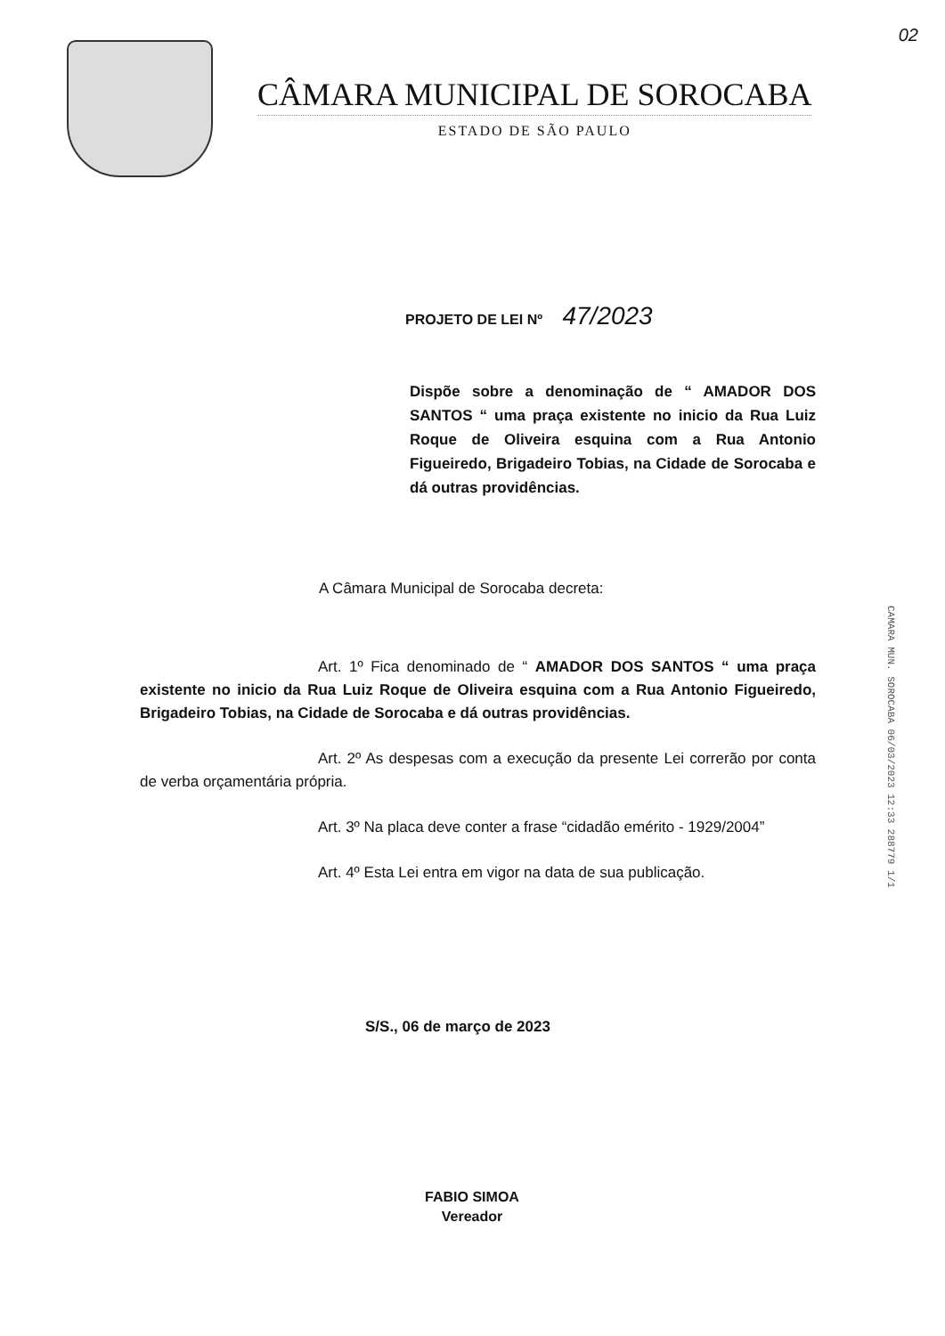02
CÂMARA MUNICIPAL DE SOROCABA
ESTADO DE SÃO PAULO
PROJETO DE LEI Nº 47/2023
Dispõe sobre a denominação de “ AMADOR DOS SANTOS “ uma praça existente no inicio da Rua Luiz Roque de Oliveira esquina com a Rua Antonio Figueiredo, Brigadeiro Tobias, na Cidade de Sorocaba e dá outras providências.
A Câmara Municipal de Sorocaba decreta:
Art. 1º Fica denominado de “ AMADOR DOS SANTOS “ uma praça existente no inicio da Rua Luiz Roque de Oliveira esquina com a Rua Antonio Figueiredo, Brigadeiro Tobias, na Cidade de Sorocaba e dá outras providências.
Art. 2º As despesas com a execução da presente Lei correrão por conta de verba orçamentária própria.
Art. 3º Na placa deve conter a frase “cidadão emérito - 1929/2004”
Art. 4º Esta Lei entra em vigor na data de sua publicação.
S/S., 06 de março de 2023
FABIO SIMOA
Vereador
CAMARA MUN. SOROCABA 06/03/2023 12:33 288779 1/1